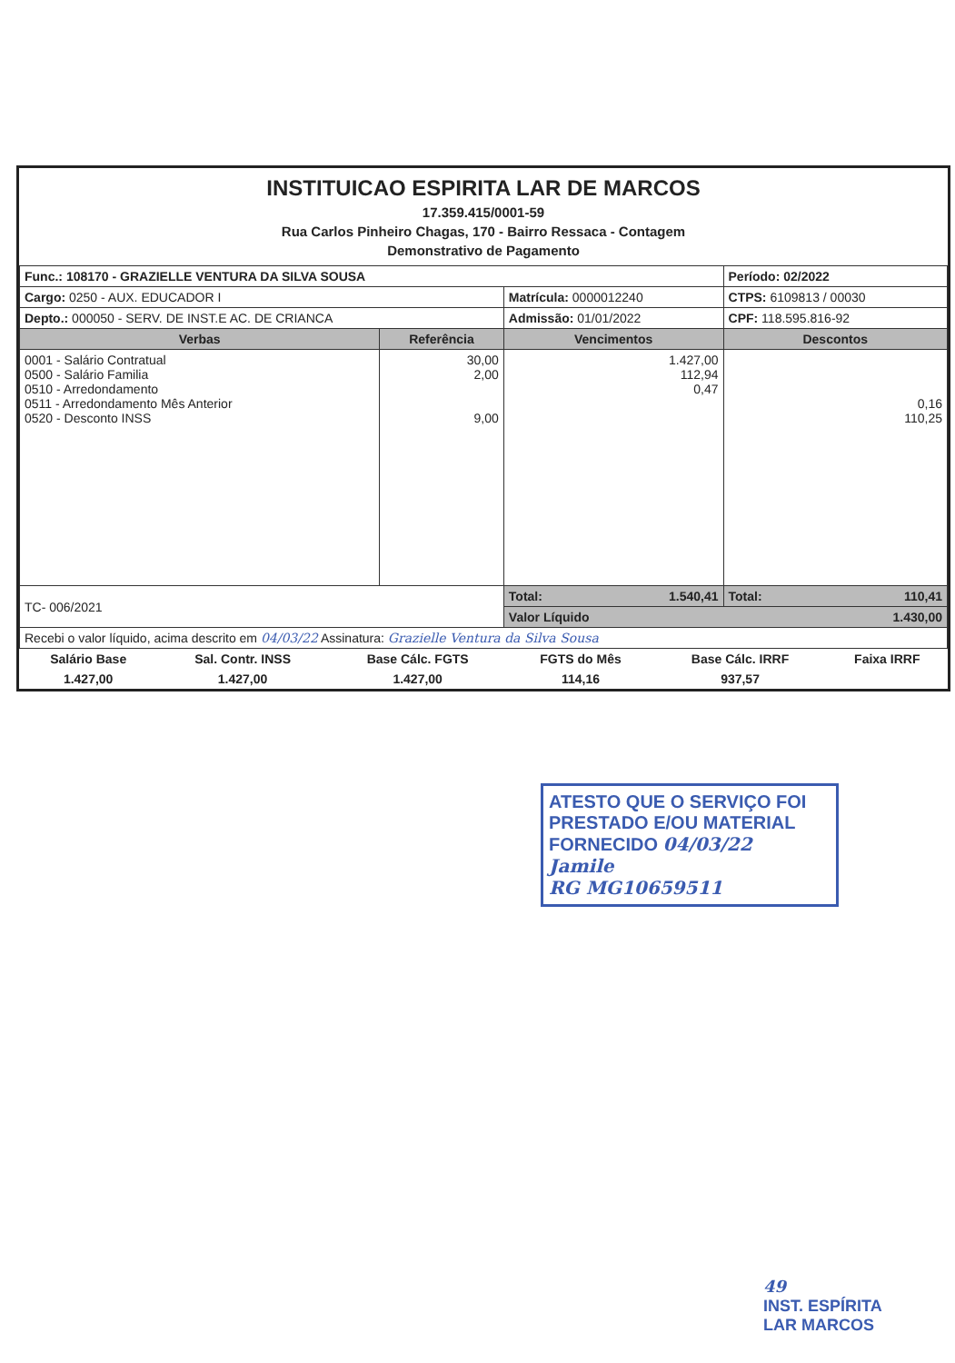INSTITUICAO ESPIRITA LAR DE MARCOS
17.359.415/0001-59
Rua Carlos Pinheiro Chagas, 170 - Bairro Ressaca - Contagem
Demonstrativo de Pagamento
| Func.: 108170 - GRAZIELLE VENTURA DA SILVA SOUSA | | | Período: 02/2022 |
| Cargo: 0250 - AUX. EDUCADOR I | | Matrícula: 0000012240 | CTPS: 6109813 / 00030 |
| Depto.: 000050 - SERV. DE INST.E AC. DE CRIANCA | | Admissão: 01/01/2022 | CPF: 118.595.816-92 |
| Verbas | Referência | Vencimentos | Descontos |
| 0001 - Salário Contratual 0500 - Salário Familia 0510 - Arredondamento 0511 - Arredondamento Mês Anterior 0520 - Desconto INSS | 30,00 2,00 9,00 | 1.427,00 112,94 0,47 | 0,16 110,25 |
| TC- 006/2021 | | Total: 1.540,41 | Total: 110,41 |
| | | Valor Líquido 1.430,00 | |
| Recebi o valor líquido, acima descrito em 04/03/22 Assinatura: Grazielle Ventura da Silva Sousa | | | |
| Salário Base | Sal. Contr. INSS | Base Cálc. FGTS | FGTS do Mês | Base Cálc. IRRF | Faixa IRRF |
| 1.427,00 | 1.427,00 | 1.427,00 | 114,16 | 937,57 | |
ATESTO QUE O SERVIÇO FOI
PRESTADO E/OU MATERIAL
FORNECIDO 04/03/22
Jamile
RG MG10659511
49
INST. ESPÍRITA
LAR MARCOS